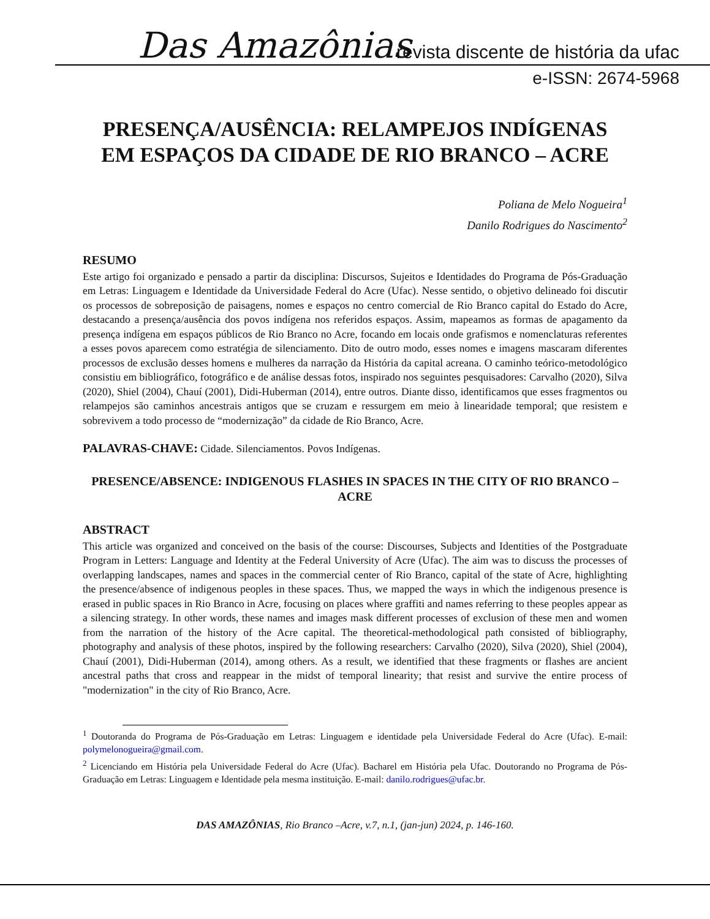Das Amazônias
revista discente de história da ufac
e-ISSN: 2674-5968
PRESENÇA/AUSÊNCIA: RELAMPEJOS INDÍGENAS EM ESPAÇOS DA CIDADE DE RIO BRANCO – ACRE
Poliana de Melo Nogueira<sup>1</sup>
Danilo Rodrigues do Nascimento<sup>2</sup>
RESUMO
Este artigo foi organizado e pensado a partir da disciplina: Discursos, Sujeitos e Identidades do Programa de Pós-Graduação em Letras: Linguagem e Identidade da Universidade Federal do Acre (Ufac). Nesse sentido, o objetivo delineado foi discutir os processos de sobreposição de paisagens, nomes e espaços no centro comercial de Rio Branco capital do Estado do Acre, destacando a presença/ausência dos povos indígena nos referidos espaços. Assim, mapeamos as formas de apagamento da presença indígena em espaços públicos de Rio Branco no Acre, focando em locais onde grafismos e nomenclaturas referentes a esses povos aparecem como estratégia de silenciamento. Dito de outro modo, esses nomes e imagens mascaram diferentes processos de exclusão desses homens e mulheres da narração da História da capital acreana. O caminho teórico-metodológico consistiu em bibliográfico, fotográfico e de análise dessas fotos, inspirado nos seguintes pesquisadores: Carvalho (2020), Silva (2020), Shiel (2004), Chauí (2001), Didi-Huberman (2014), entre outros. Diante disso, identificamos que esses fragmentos ou relampejos são caminhos ancestrais antigos que se cruzam e ressurgem em meio à linearidade temporal; que resistem e sobrevivem a todo processo de “modernização” da cidade de Rio Branco, Acre.
PALAVRAS-CHAVE: Cidade. Silenciamentos. Povos Indígenas.
PRESENCE/ABSENCE: INDIGENOUS FLASHES IN SPACES IN THE CITY OF RIO BRANCO – ACRE
ABSTRACT
This article was organized and conceived on the basis of the course: Discourses, Subjects and Identities of the Postgraduate Program in Letters: Language and Identity at the Federal University of Acre (Ufac). The aim was to discuss the processes of overlapping landscapes, names and spaces in the commercial center of Rio Branco, capital of the state of Acre, highlighting the presence/absence of indigenous peoples in these spaces. Thus, we mapped the ways in which the indigenous presence is erased in public spaces in Rio Branco in Acre, focusing on places where graffiti and names referring to these peoples appear as a silencing strategy. In other words, these names and images mask different processes of exclusion of these men and women from the narration of the history of the Acre capital. The theoretical-methodological path consisted of bibliography, photography and analysis of these photos, inspired by the following researchers: Carvalho (2020), Silva (2020), Shiel (2004), Chauí (2001), Didi-Huberman (2014), among others. As a result, we identified that these fragments or flashes are ancient ancestral paths that cross and reappear in the midst of temporal linearity; that resist and survive the entire process of "modernization" in the city of Rio Branco, Acre.
<sup>1</sup> Doutoranda do Programa de Pós-Graduação em Letras: Linguagem e identidade pela Universidade Federal do Acre (Ufac). E-mail: polymelonogueira@gmail.com.
<sup>2</sup> Licenciando em História pela Universidade Federal do Acre (Ufac). Bacharel em História pela Ufac. Doutorando no Programa de Pós-Graduação em Letras: Linguagem e Identidade pela mesma instituição. E-mail: danilo.rodrigues@ufac.br.
DAS AMAZÔNIAS, Rio Branco –Acre, v.7, n.1, (jan-jun) 2024, p. 146-160.